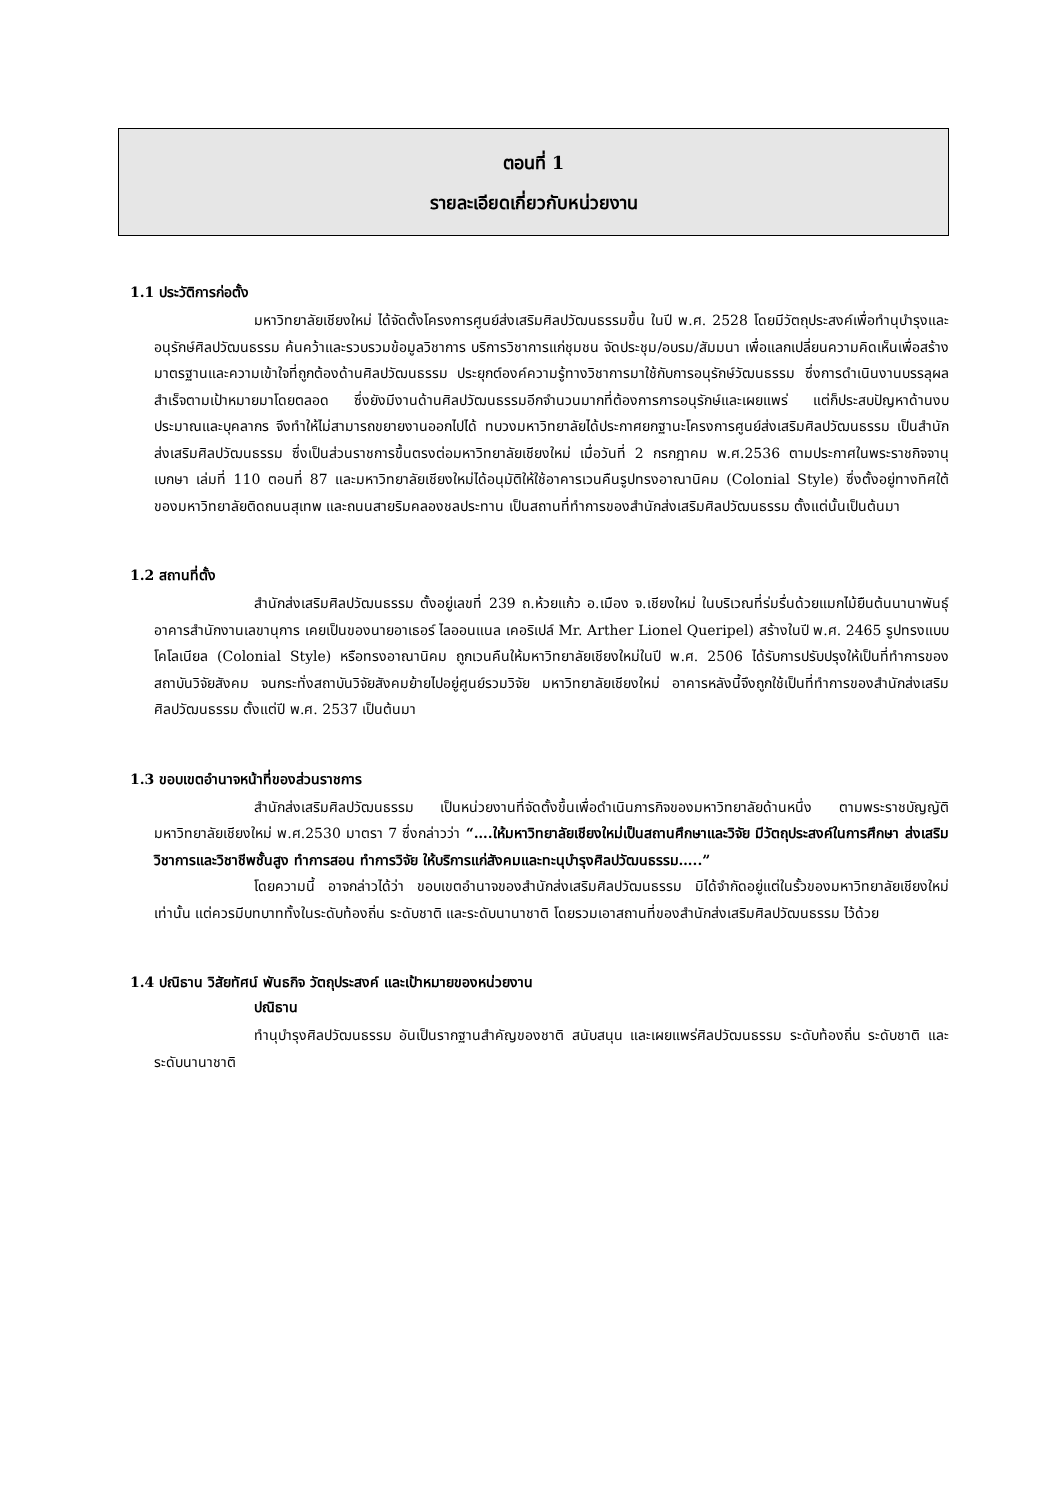ตอนที่ 1
รายละเอียดเกี่ยวกับหน่วยงาน
1.1 ประวัติการก่อตั้ง
มหาวิทยาลัยเชียงใหม่ ได้จัดตั้งโครงการศูนย์ส่งเสริมศิลปวัฒนธรรมขึ้น ในปี พ.ศ. 2528 โดยมีวัตถุประสงค์เพื่อทำนุบำรุงและอนุรักษ์ศิลปวัฒนธรรม ค้นคว้าและรวบรวมข้อมูลวิชาการ บริการวิชาการแก่ชุมชน จัดประชุม/อบรม/สัมมนา เพื่อแลกเปลี่ยนความคิดเห็นเพื่อสร้างมาตรฐานและความเข้าใจที่ถูกต้องด้านศิลปวัฒนธรรม ประยุกต์องค์ความรู้ทางวิชาการมาใช้กับการอนุรักษ์วัฒนธรรม ซึ่งการดำเนินงานบรรลุผลสำเร็จตามเป้าหมายมาโดยตลอด ซึ่งยังมีงานด้านศิลปวัฒนธรรมอีกจำนวนมากที่ต้องการการอนุรักษ์และเผยแพร่ แต่ก็ประสบปัญหาด้านงบประมาณและบุคลากร จึงทำให้ไม่สามารถขยายงานออกไปได้ ทบวงมหาวิทยาลัยได้ประกาศยกฐานะโครงการศูนย์ส่งเสริมศิลปวัฒนธรรม เป็นสำนักส่งเสริมศิลปวัฒนธรรม ซึ่งเป็นส่วนราชการขึ้นตรงต่อมหาวิทยาลัยเชียงใหม่ เมื่อวันที่ 2 กรกฎาคม พ.ศ.2536 ตามประกาศในพระราชกิจจานุเบกษา เล่มที่ 110 ตอนที่ 87 และมหาวิทยาลัยเชียงใหม่ได้อนุมัติให้ใช้อาคารเวนคืนรูปทรงอาณานิคม (Colonial Style) ซึ่งตั้งอยู่ทางทิศใต้ของมหาวิทยาลัยติดถนนสุเทพ และถนนสายริมคลองชลประทาน เป็นสถานที่ทำการของสำนักส่งเสริมศิลปวัฒนธรรม ตั้งแต่นั้นเป็นต้นมา
1.2 สถานที่ตั้ง
สำนักส่งเสริมศิลปวัฒนธรรม ตั้งอยู่เลขที่ 239 ถ.ห้วยแก้ว อ.เมือง จ.เชียงใหม่ ในบริเวณที่ร่มรื่นด้วยแมกไม้ยืนต้นนานาพันธุ์ อาคารสำนักงานเลขานุการ เคยเป็นของนายอาเธอร์ ไลออนแนล เคอริเปล์ Mr. Arther Lionel Queripel) สร้างในปี พ.ศ. 2465 รูปทรงแบบโคโลเนียล (Colonial Style) หรือทรงอาณานิคม ถูกเวนคืนให้มหาวิทยาลัยเชียงใหม่ในปี พ.ศ. 2506 ได้รับการปรับปรุงให้เป็นที่ทำการของสถาบันวิจัยสังคม จนกระทั่งสถาบันวิจัยสังคมย้ายไปอยู่ศูนย์รวมวิจัย มหาวิทยาลัยเชียงใหม่ อาคารหลังนี้จึงถูกใช้เป็นที่ทำการของสำนักส่งเสริมศิลปวัฒนธรรม ตั้งแต่ปี พ.ศ. 2537 เป็นต้นมา
1.3 ขอบเขตอำนาจหน้าที่ของส่วนราชการ
สำนักส่งเสริมศิลปวัฒนธรรม เป็นหน่วยงานที่จัดตั้งขึ้นเพื่อดำเนินภารกิจของมหาวิทยาลัยด้านหนึ่ง ตามพระราชบัญญัติมหาวิทยาลัยเชียงใหม่ พ.ศ.2530 มาตรา 7 ซึ่งกล่าวว่า “….ให้มหาวิทยาลัยเชียงใหม่เป็นสถานศึกษาและวิจัย มีวัตถุประสงค์ในการศึกษา ส่งเสริมวิชาการและวิชาชีพชั้นสูง ทำการสอน ทำการวิจัย ให้บริการแก่สังคมและทะนุบำรุงศิลปวัฒนธรรม…..”
โดยความนี้ อาจกล่าวได้ว่า ขอบเขตอำนาจของสำนักส่งเสริมศิลปวัฒนธรรม มิได้จำกัดอยู่แต่ในรั้วของมหาวิทยาลัยเชียงใหม่เท่านั้น แต่ควรมีบทบาททั้งในระดับท้องถิ่น ระดับชาติ และระดับนานาชาติ โดยรวมเอาสถานที่ของสำนักส่งเสริมศิลปวัฒนธรรม ไว้ด้วย
1.4 ปณิธาน วิสัยทัศน์ พันธกิจ วัตถุประสงค์ และเป้าหมายของหน่วยงาน
ปณิธาน
ทำนุบำรุงศิลปวัฒนธรรม อันเป็นรากฐานสำคัญของชาติ สนับสนุน และเผยแพร่ศิลปวัฒนธรรม ระดับท้องถิ่น ระดับชาติ และระดับนานาชาติ